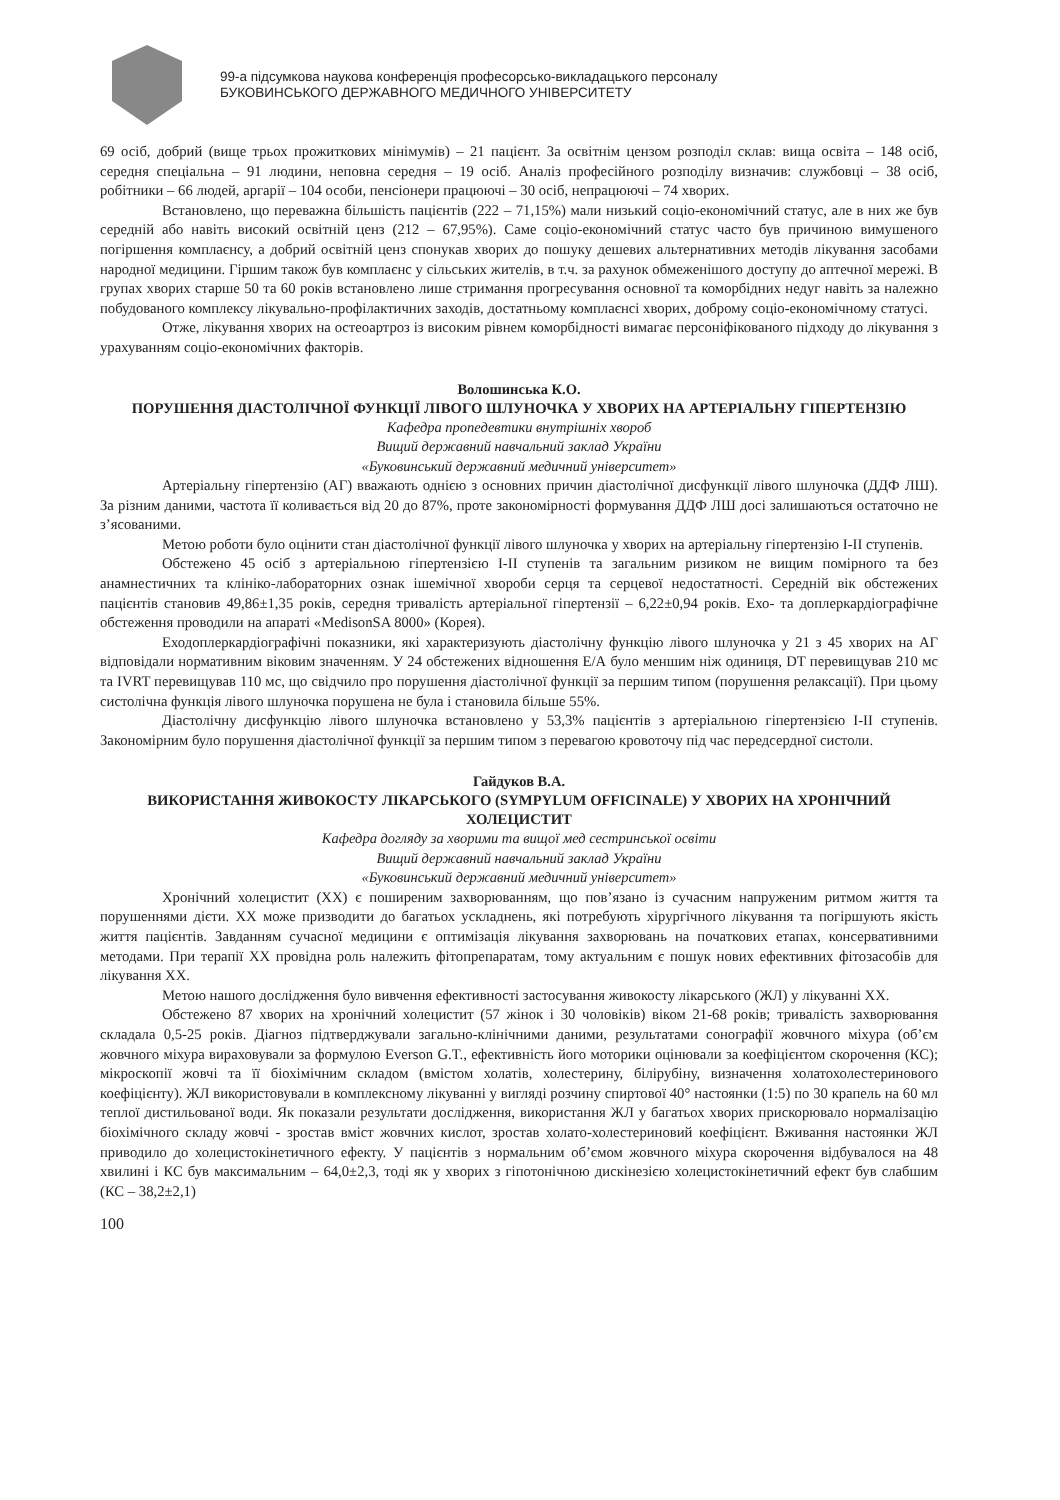99-а підсумкова наукова конференція професорсько-викладацького персоналу
БУКОВИНСЬКОГО ДЕРЖАВНОГО МЕДИЧНОГО УНІВЕРСИТЕТУ
69 осіб, добрий (вище трьох прожиткових мінімумів) – 21 пацієнт. За освітнім цензом розподіл склав: вища освіта – 148 осіб, середня спеціальна – 91 людини, неповна середня – 19 осіб. Аналіз професійного розподілу визначив: службовці – 38 осіб, робітники – 66 людей, аргарії – 104 особи, пенсіонери працюючі – 30 осіб, непрацюючі – 74 хворих.
Встановлено, що переважна більшість пацієнтів (222 – 71,15%) мали низький соціо-економічний статус, але в них же був середній або навіть високий освітній ценз (212 – 67,95%). Саме соціо-економічний статус часто був причиною вимушеного погіршення комплаєнсу, а добрий освітній ценз спонукав хворих до пошуку дешевих альтернативних методів лікування засобами народної медицини. Гіршим також був комплаєнс у сільських жителів, в т.ч. за рахунок обмеженішого доступу до аптечної мережі. В групах хворих старше 50 та 60 років встановлено лише стримання прогресування основної та коморбідних недуг навіть за належно побудованого комплексу лікувально-профілактичних заходів, достатньому комплаєнсі хворих, доброму соціо-економічному статусі.
Отже, лікування хворих на остеоартроз із високим рівнем коморбідності вимагає персоніфікованого підходу до лікування з урахуванням соціо-економічних факторів.
Волошинська К.О.
ПОРУШЕННЯ ДІАСТОЛІЧНОЇ ФУНКЦІЇ ЛІВОГО ШЛУНОЧКА У ХВОРИХ НА АРТЕРІАЛЬНУ ГІПЕРТЕНЗІЮ
Кафедра пропедевтики внутрішніх хвороб
Вищий державний навчальний заклад України
«Буковинський державний медичний університет»
Артеріальну гіпертензію (АГ) вважають однією з основних причин діастолічної дисфункції лівого шлуночка (ДДФ ЛШ). За різним даними, частота її коливається від 20 до 87%, проте закономірності формування ДДФ ЛШ досі залишаються остаточно не з’ясованими.
Метою роботи було оцінити стан діастолічної функції лівого шлуночка у хворих на артеріальну гіпертензію I-II ступенів.
Обстежено 45 осіб з артеріальною гіпертензією I-II ступенів та загальним ризиком не вищим помірного та без анамнестичних та клініко-лабораторних ознак ішемічної хвороби серця та серцевої недостатності. Середній вік обстежених пацієнтів становив 49,86±1,35 років, середня тривалість артеріальної гіпертензії – 6,22±0,94 років. Ехо- та доплеркардіографічне обстеження проводили на апараті «MedisonSA 8000» (Корея).
Еходоплеркардіографічні показники, які характеризують діастолічну функцію лівого шлуночка у 21 з 45 хворих на АГ відповідали нормативним віковим значенням. У 24 обстежених відношення Е/А було меншим ніж одиниця, DT перевищував 210 мс та IVRT перевищував 110 мс, що свідчило про порушення діастолічної функції за першим типом (порушення релаксації). При цьому систолічна функція лівого шлуночка порушена не була і становила більше 55%.
Діастолічну дисфункцію лівого шлуночка встановлено у 53,3% пацієнтів з артеріальною гіпертензією I-II ступенів. Закономірним було порушення діастолічної функції за першим типом з перевагою кровоточу під час передсердної систоли.
Гайдуков В.А.
ВИКОРИСТАННЯ ЖИВОКОСТУ ЛІКАРСЬКОГО (SYMPYLUM OFFICINALE) У ХВОРИХ НА ХРОНІЧНИЙ ХОЛЕЦИСТИТ
Кафедра догляду за хворими та вищої мед сестринської освіти
Вищий державний навчальний заклад України
«Буковинський державний медичний університет»
Хронічний холецистит (ХХ) є поширеним захворюванням, що пов’язано із сучасним напруженим ритмом життя та порушеннями дієти. ХХ може призводити до багатьох ускладнень, які потребують хірургічного лікування та погіршують якість життя пацієнтів. Завданням сучасної медицини є оптимізація лікування захворювань на початкових етапах, консервативними методами. При терапії ХХ провідна роль належить фітопрепаратам, тому актуальним є пошук нових ефективних фітозасобів для лікування ХХ.
Метою нашого дослідження було вивчення ефективності застосування живокосту лікарського (ЖЛ) у лікуванні ХХ.
Обстежено 87 хворих на хронічний холецистит (57 жінок і 30 чоловіків) віком 21-68 років; тривалість захворювання складала 0,5-25 років. Діагноз підтверджували загально-клінічними даними, результатами сонографії жовчного міхура (об’єм жовчного міхура вираховували за формулою Everson G.T., ефективність його моторики оцінювали за коефіцієнтом скорочення (КС); мікроскопії жовчі та її біохімічним складом (вмістом холатів, холестерину, білірубіну, визначення холатохолестеринового коефіцієнту). ЖЛ використовували в комплексному лікуванні у вигляді розчину спиртової 40° настоянки (1:5) по 30 крапель на 60 мл теплої дистильованої води. Як показали результати дослідження, використання ЖЛ у багатьох хворих прискорювало нормалізацію біохімічного складу жовчі - зростав вміст жовчних кислот, зростав холато-холестериновий коефіцієнт. Вживання настоянки ЖЛ приводило до холецистокінетичного ефекту. У пацієнтів з нормальним об’ємом жовчного міхура скорочення відбувалося на 48 хвилині і КС був максимальним – 64,0±2,3, тоді як у хворих з гіпотонічною дискінезією холецистокінетичний ефект був слабшим (КС – 38,2±2,1)
100